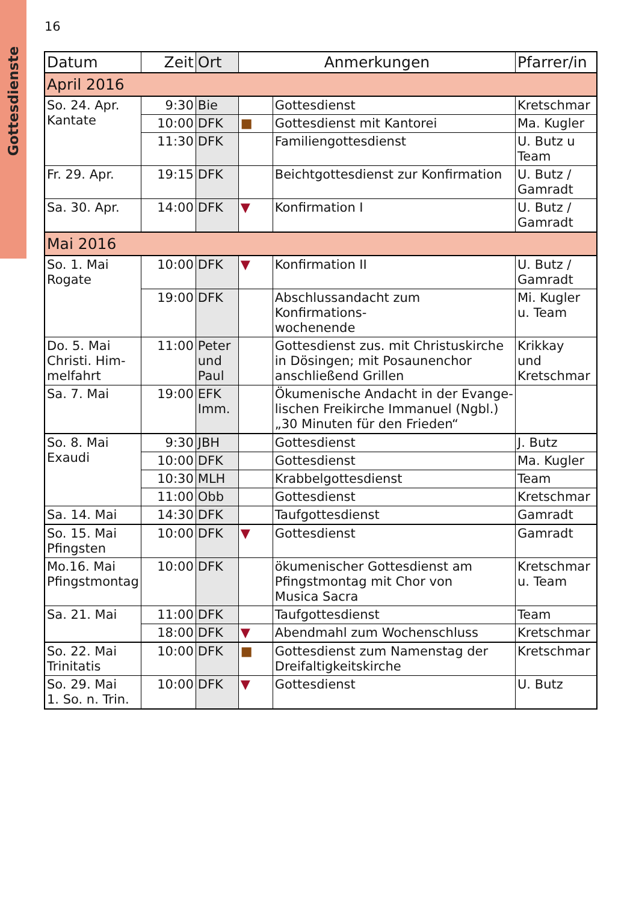Gottesdienste
16
| Datum | Zeit | Ort | Anmerkungen | | Pfarrer/in |
| --- | --- | --- | --- | --- | --- |
| April 2016 | | | | | |
| So. 24. Apr. Kantate | 9:30 | Bie | | Gottesdienst | Kretschmar |
| | 10:00 | DFK | ■ | Gottesdienst mit Kantorei | Ma. Kugler |
| | 11:30 | DFK | | Familiengottesdienst | U. Butz u Team |
| Fr. 29. Apr. | 19:15 | DFK | | Beichtgottesdienst zur Konfirmation | U. Butz / Gamradt |
| Sa. 30. Apr. | 14:00 | DFK | ▼ | Konfirmation I | U. Butz / Gamradt |
| Mai 2016 | | | | | |
| So. 1. Mai Rogate | 10:00 | DFK | ▼ | Konfirmation II | U. Butz / Gamradt |
| | 19:00 | DFK | | Abschlussandacht zum Konfirmations- wochenende | Mi. Kugler u. Team |
| Do. 5. Mai Christi. Him- melfahrt | 11:00 | Peter und Paul | | Gottesdienst zus. mit Christuskirche in Dösingen; mit Posaunenchor anschließend Grillen | Krikkay und Kretschmar |
| Sa. 7. Mai | 19:00 | EFK Imm. | | Ökumenische Andacht in der Evange- lischen Freikirche Immanuel (Ngbl.) „30 Minuten für den Frieden“ | |
| So. 8. Mai Exaudi | 9:30 | JBH | | Gottesdienst | J. Butz |
| | 10:00 | DFK | | Gottesdienst | Ma. Kugler |
| | 10:30 | MLH | | Krabbelgottesdienst | Team |
| | 11:00 | Obb | | Gottesdienst | Kretschmar |
| Sa. 14. Mai | 14:30 | DFK | | Taufgottesdienst | Gamradt |
| So. 15. Mai Pfingsten | 10:00 | DFK | ▼ | Gottesdienst | Gamradt |
| Mo.16. Mai Pfingstmontag | 10:00 | DFK | | ökumenischer Gottesdienst am Pfingstmontag mit Chor von Musica Sacra | Kretschmar u. Team |
| Sa. 21. Mai | 11:00 | DFK | | Taufgottesdienst | Team |
| | 18:00 | DFK | ▼ | Abendmahl zum Wochenschluss | Kretschmar |
| So. 22. Mai Trinitatis | 10:00 | DFK | ■ | Gottesdienst zum Namenstag der Dreifaltigkeitskirche | Kretschmar |
| So. 29. Mai 1. So. n. Trin. | 10:00 | DFK | ▼ | Gottesdienst | U. Butz |